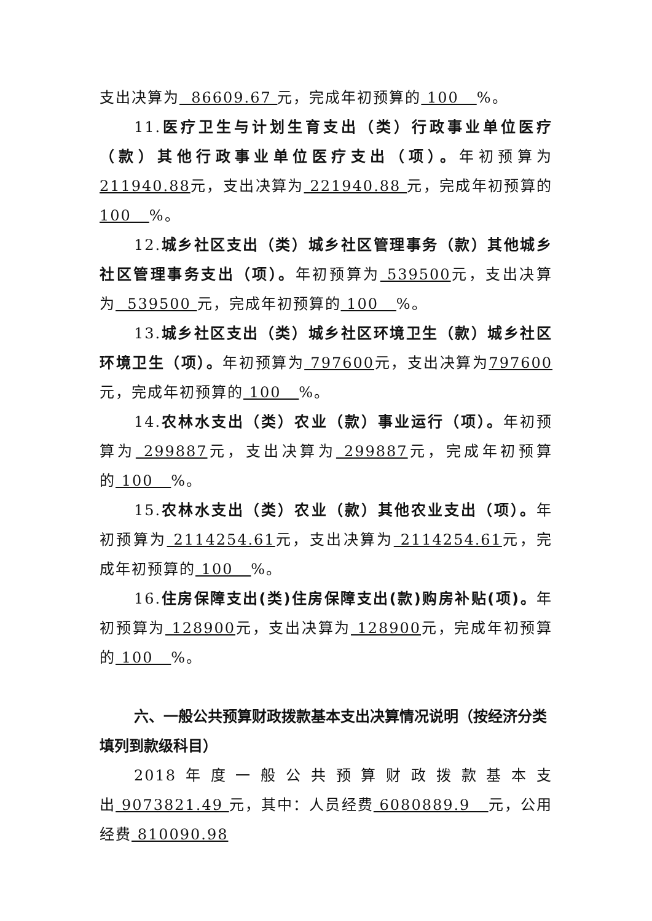支出决算为 86609.67 元，完成年初预算的 100 %。
11.医疗卫生与计划生育支出（类）行政事业单位医疗（款）其他行政事业单位医疗支出（项）。年初预算为211940.88元，支出决算为 221940.88 元，完成年初预算的100 %。
12.城乡社区支出（类）城乡社区管理事务（款）其他城乡社区管理事务支出（项）。年初预算为 539500元，支出决算为 539500 元，完成年初预算的 100 %。
13.城乡社区支出（类）城乡社区环境卫生（款）城乡社区环境卫生（项）。年初预算为 797600元，支出决算为797600元，完成年初预算的 100 %。
14.农林水支出（类）农业（款）事业运行（项）。年初预算为 299887元，支出决算为 299887元，完成年初预算的 100 %。
15.农林水支出（类）农业（款）其他农业支出（项）。年初预算为 2114254.61元，支出决算为 2114254.61元，完成年初预算的 100 %。
16.住房保障支出(类)住房保障支出(款)购房补贴(项)。年初预算为 128900元，支出决算为 128900元，完成年初预算的 100 %。
六、一般公共预算财政拨款基本支出决算情况说明（按经济分类填列到款级科目）
2018年度一般公共预算财政拨款基本支出 9073821.49 元，其中：人员经费 6080889.9 元，公用经费 810090.98